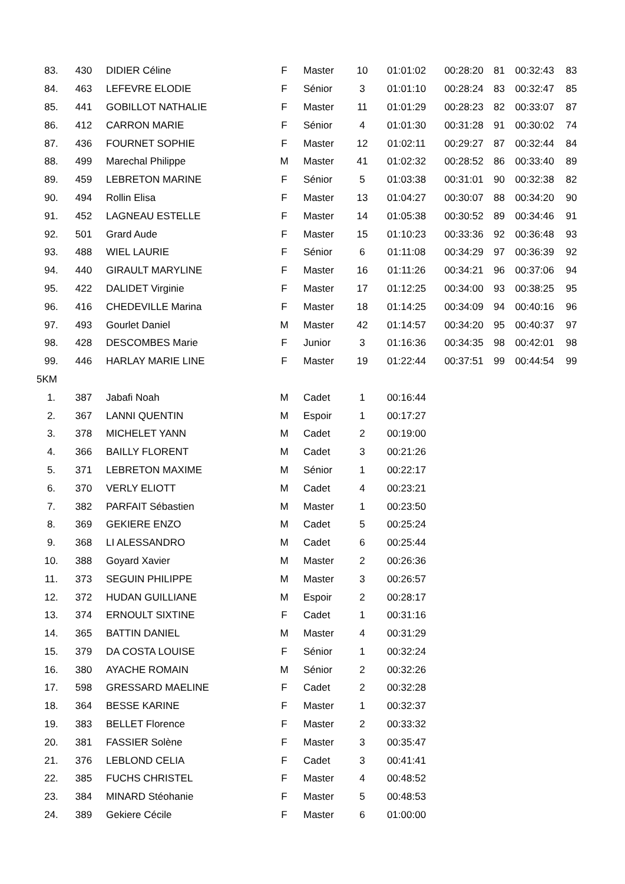| 83. | 430 | DIDIER Céline | F | Master | 10 | 01:01:02 | 00:28:20 | 81 | 00:32:43 | 83 |
| 84. | 463 | LEFEVRE ELODIE | F | Sénior | 3 | 01:01:10 | 00:28:24 | 83 | 00:32:47 | 85 |
| 85. | 441 | GOBILLOT NATHALIE | F | Master | 11 | 01:01:29 | 00:28:23 | 82 | 00:33:07 | 87 |
| 86. | 412 | CARRON MARIE | F | Sénior | 4 | 01:01:30 | 00:31:28 | 91 | 00:30:02 | 74 |
| 87. | 436 | FOURNET SOPHIE | F | Master | 12 | 01:02:11 | 00:29:27 | 87 | 00:32:44 | 84 |
| 88. | 499 | Marechal Philippe | M | Master | 41 | 01:02:32 | 00:28:52 | 86 | 00:33:40 | 89 |
| 89. | 459 | LEBRETON MARINE | F | Sénior | 5 | 01:03:38 | 00:31:01 | 90 | 00:32:38 | 82 |
| 90. | 494 | Rollin Elisa | F | Master | 13 | 01:04:27 | 00:30:07 | 88 | 00:34:20 | 90 |
| 91. | 452 | LAGNEAU ESTELLE | F | Master | 14 | 01:05:38 | 00:30:52 | 89 | 00:34:46 | 91 |
| 92. | 501 | Grard Aude | F | Master | 15 | 01:10:23 | 00:33:36 | 92 | 00:36:48 | 93 |
| 93. | 488 | WIEL LAURIE | F | Sénior | 6 | 01:11:08 | 00:34:29 | 97 | 00:36:39 | 92 |
| 94. | 440 | GIRAULT MARYLINE | F | Master | 16 | 01:11:26 | 00:34:21 | 96 | 00:37:06 | 94 |
| 95. | 422 | DALIDET Virginie | F | Master | 17 | 01:12:25 | 00:34:00 | 93 | 00:38:25 | 95 |
| 96. | 416 | CHEDEVILLE Marina | F | Master | 18 | 01:14:25 | 00:34:09 | 94 | 00:40:16 | 96 |
| 97. | 493 | Gourlet Daniel | M | Master | 42 | 01:14:57 | 00:34:20 | 95 | 00:40:37 | 97 |
| 98. | 428 | DESCOMBES Marie | F | Junior | 3 | 01:16:36 | 00:34:35 | 98 | 00:42:01 | 98 |
| 99. | 446 | HARLAY MARIE LINE | F | Master | 19 | 01:22:44 | 00:37:51 | 99 | 00:44:54 | 99 |
| 5KM | | | | | | | | | | |
| 1. | 387 | Jabafi Noah | M | Cadet | 1 | 00:16:44 | | | | |
| 2. | 367 | LANNI QUENTIN | M | Espoir | 1 | 00:17:27 | | | | |
| 3. | 378 | MICHELET YANN | M | Cadet | 2 | 00:19:00 | | | | |
| 4. | 366 | BAILLY FLORENT | M | Cadet | 3 | 00:21:26 | | | | |
| 5. | 371 | LEBRETON MAXIME | M | Sénior | 1 | 00:22:17 | | | | |
| 6. | 370 | VERLY ELIOTT | M | Cadet | 4 | 00:23:21 | | | | |
| 7. | 382 | PARFAIT Sébastien | M | Master | 1 | 00:23:50 | | | | |
| 8. | 369 | GEKIERE ENZO | M | Cadet | 5 | 00:25:24 | | | | |
| 9. | 368 | LI ALESSANDRO | M | Cadet | 6 | 00:25:44 | | | | |
| 10. | 388 | Goyard Xavier | M | Master | 2 | 00:26:36 | | | | |
| 11. | 373 | SEGUIN PHILIPPE | M | Master | 3 | 00:26:57 | | | | |
| 12. | 372 | HUDAN GUILLIANE | M | Espoir | 2 | 00:28:17 | | | | |
| 13. | 374 | ERNOULT SIXTINE | F | Cadet | 1 | 00:31:16 | | | | |
| 14. | 365 | BATTIN DANIEL | M | Master | 4 | 00:31:29 | | | | |
| 15. | 379 | DA COSTA LOUISE | F | Sénior | 1 | 00:32:24 | | | | |
| 16. | 380 | AYACHE ROMAIN | M | Sénior | 2 | 00:32:26 | | | | |
| 17. | 598 | GRESSARD MAELINE | F | Cadet | 2 | 00:32:28 | | | | |
| 18. | 364 | BESSE KARINE | F | Master | 1 | 00:32:37 | | | | |
| 19. | 383 | BELLET Florence | F | Master | 2 | 00:33:32 | | | | |
| 20. | 381 | FASSIER Solène | F | Master | 3 | 00:35:47 | | | | |
| 21. | 376 | LEBLOND CELIA | F | Cadet | 3 | 00:41:41 | | | | |
| 22. | 385 | FUCHS CHRISTEL | F | Master | 4 | 00:48:52 | | | | |
| 23. | 384 | MINARD Stéohanie | F | Master | 5 | 00:48:53 | | | | |
| 24. | 389 | Gekiere Cécile | F | Master | 6 | 01:00:00 | | | | |